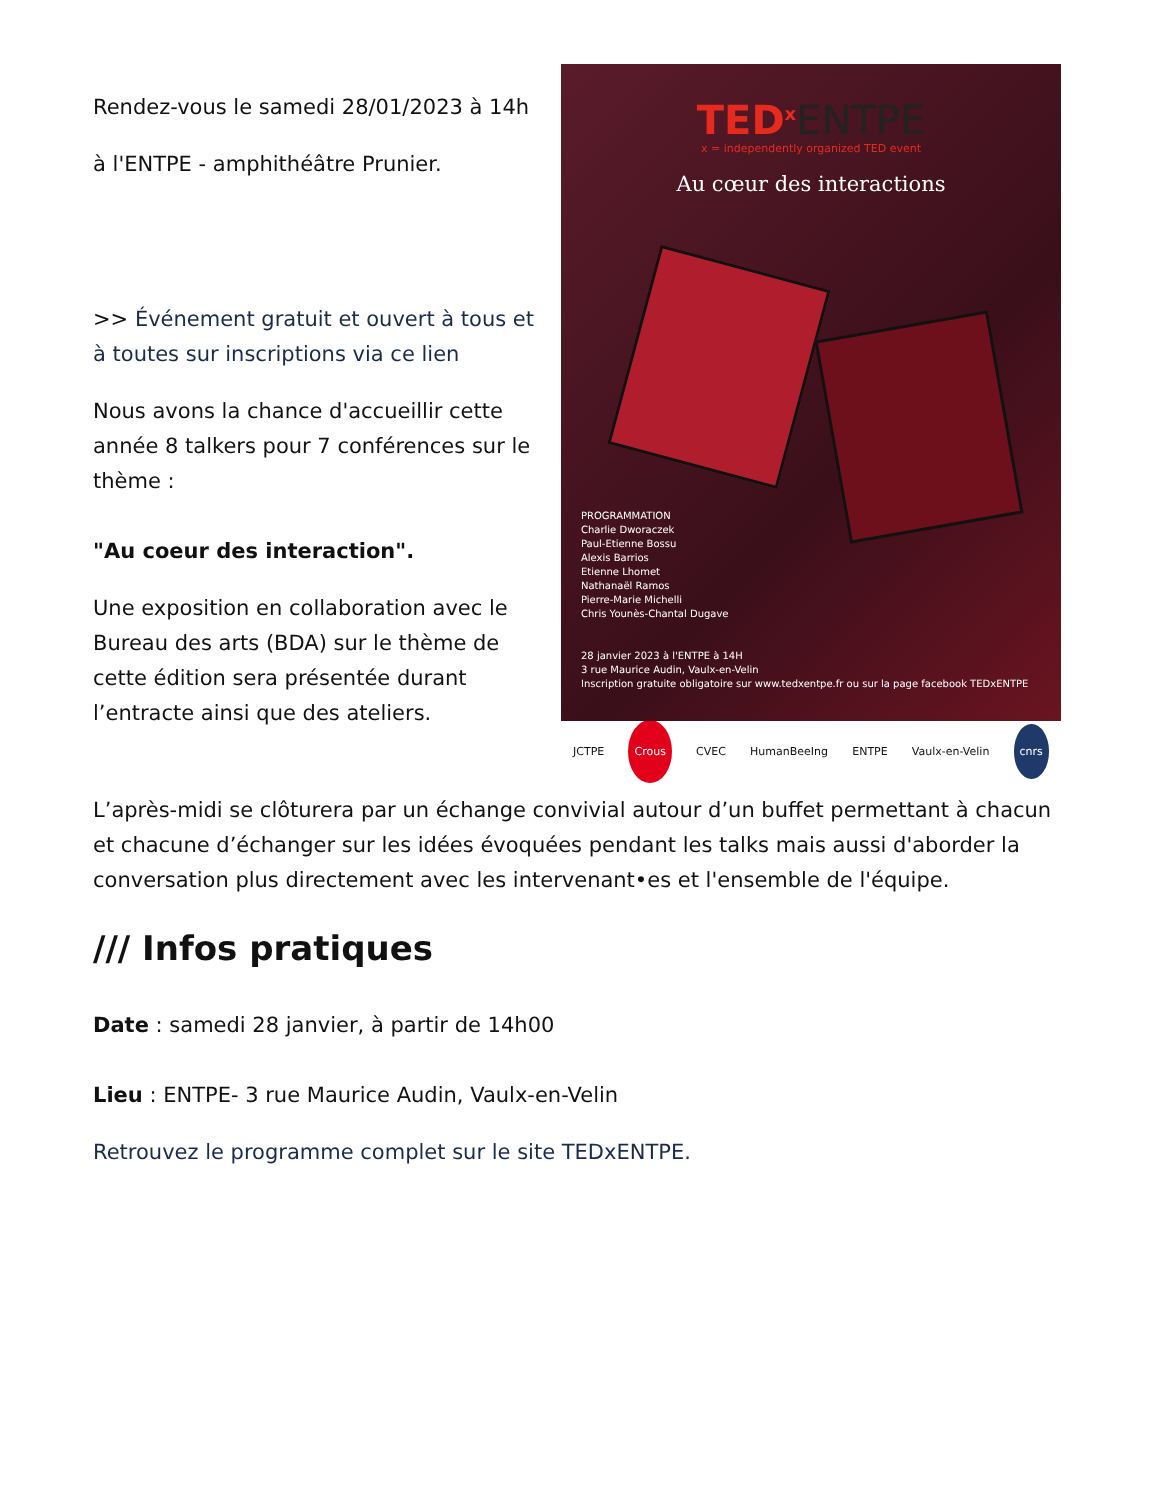Rendez-vous le samedi 28/01/2023 à 14h
à l'ENTPE - amphithéâtre Prunier.
>> Événement gratuit et ouvert à tous et à toutes sur inscriptions via ce lien
Nous avons la chance d'accueillir cette année 8 talkers pour 7 conférences sur le thème :
"Au coeur des interaction".
Une exposition en collaboration avec le Bureau des arts (BDA) sur le thème de cette édition sera présentée durant l’entracte ainsi que des ateliers.
TED<sup>x</sup>ENTPE
x = independently organized TED event
Au cœur des interactions
PROGRAMMATION
Charlie Dworaczek
Paul-Etienne Bossu
Alexis Barrios
Etienne Lhomet
Nathanaël Ramos
Pierre-Marie Michelli
Chris Younès-Chantal Dugave
28 janvier 2023 à l'ENTPE à 14H
3 rue Maurice Audin, Vaulx-en-Velin
Inscription gratuite obligatoire sur www.tedxentpe.fr ou sur la page facebook TEDxENTPE
JCTPE Crous CVEC HumanBeeIng ENTPE Vaulx-en-Velin cnrs
L’après-midi se clôturera par un échange convivial autour d’un buffet permettant à chacun et chacune d’échanger sur les idées évoquées pendant les talks mais aussi d'aborder la conversation plus directement avec les intervenant•es et l'ensemble de l'équipe.
/// Infos pratiques
Date : samedi 28 janvier, à partir de 14h00
Lieu : ENTPE- 3 rue Maurice Audin, Vaulx-en-Velin
Retrouvez le programme complet sur le site TEDxENTPE.